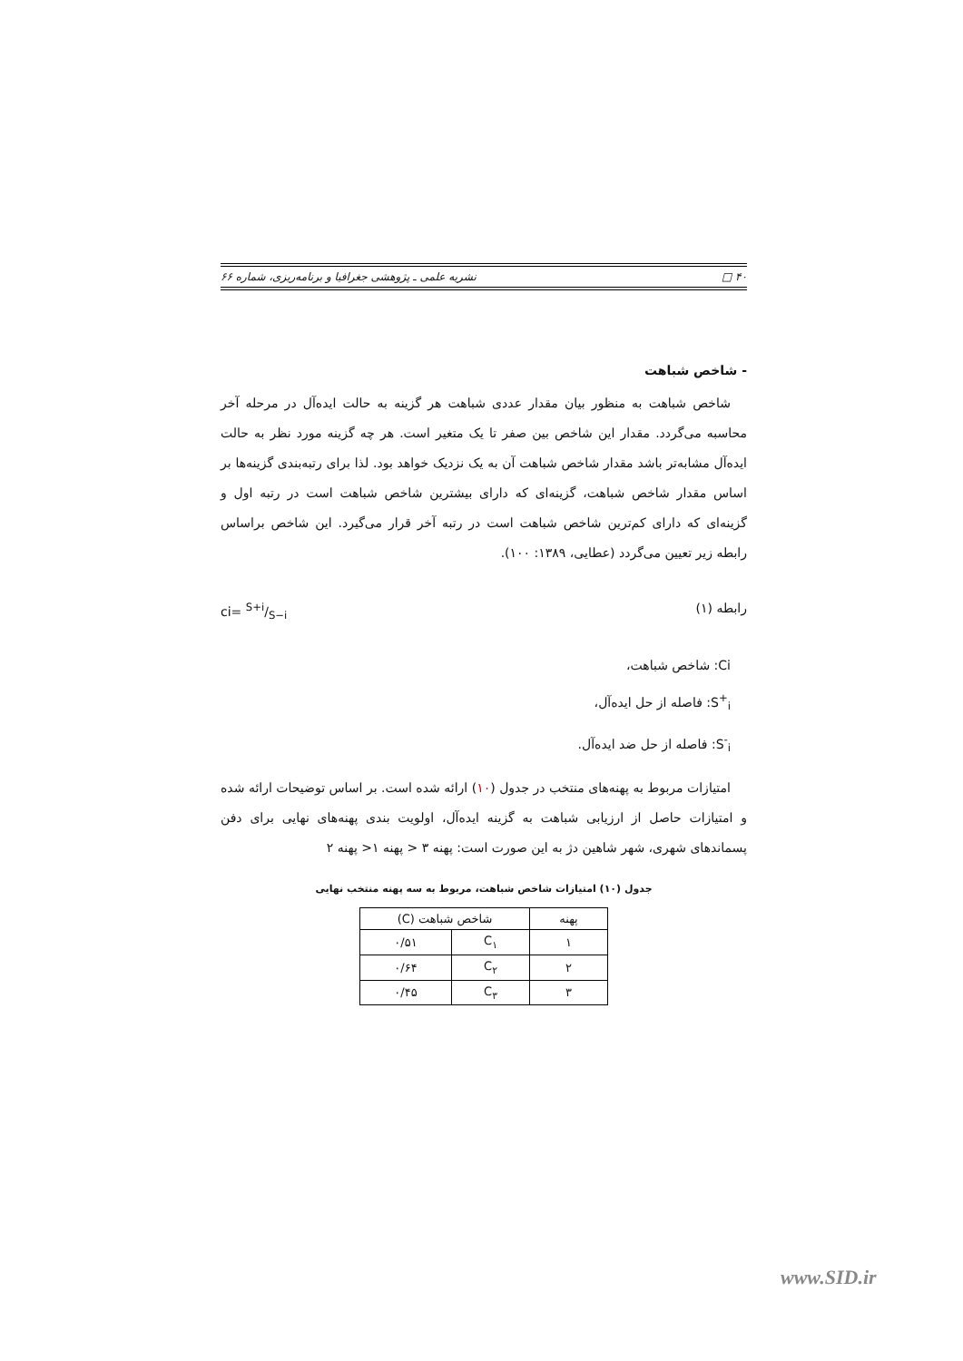۴۰ □ نشریه علمی ـ پژوهشی جغرافیا و برنامه‌ریزی، شماره ۶۶
- شاخص شباهت
شاخص شباهت به منظور بیان مقدار عددی شباهت هر گزینه به حالت ایده‌آل در مرحله آخر محاسبه می‌گردد. مقدار این شاخص بین صفر تا یک متغیر است. هر چه گزینه مورد نظر به حالت ایده‌آل مشابه‌تر باشد مقدار شاخص شباهت آن به یک نزدیک خواهد بود. لذا برای رتبه‌بندی گزینه‌ها بر اساس مقدار شاخص شباهت، گزینه‌ای که دارای بیشترین شاخص شباهت است در رتبه اول و گزینه‌ای که دارای کم‌ترین شاخص شباهت است در رتبه آخر قرار می‌گیرد. این شاخص براساس رابطه زیر تعیین می‌گردد (عطایی، ۱۳۸۹: ۱۰۰).
رابطه (۱) ci= S+i/S−i
Ci: شاخص شباهت،
S<sup>+</sup><sub>i</sub>: فاصله از حل ایده‌آل،
S<sup>-</sup><sub>i</sub>: فاصله از حل ضد ایده‌آل.
امتیازات مربوط به پهنه‌های منتخب در جدول (۱۰) ارائه شده است. بر اساس توضیحات ارائه شده و امتیازات حاصل از ارزیابی شباهت به گزینه ایده‌آل، اولویت بندی پهنه‌های نهایی برای دفن پسماندهای شهری، شهر شاهین دژ به این صورت است: پهنه ۳ < پهنه ۱< پهنه ۲
جدول (۱۰) امتیازات شاخص شباهت، مربوط به سه پهنه منتخب نهایی
| پهنه | شاخص شباهت (C) | |
| --- | --- | --- |
| ۱ | C<sub>۱</sub> | ۰/۵۱ |
| ۲ | C<sub>۲</sub> | ۰/۶۴ |
| ۳ | C<sub>۳</sub> | ۰/۴۵ |
www.SID.ir